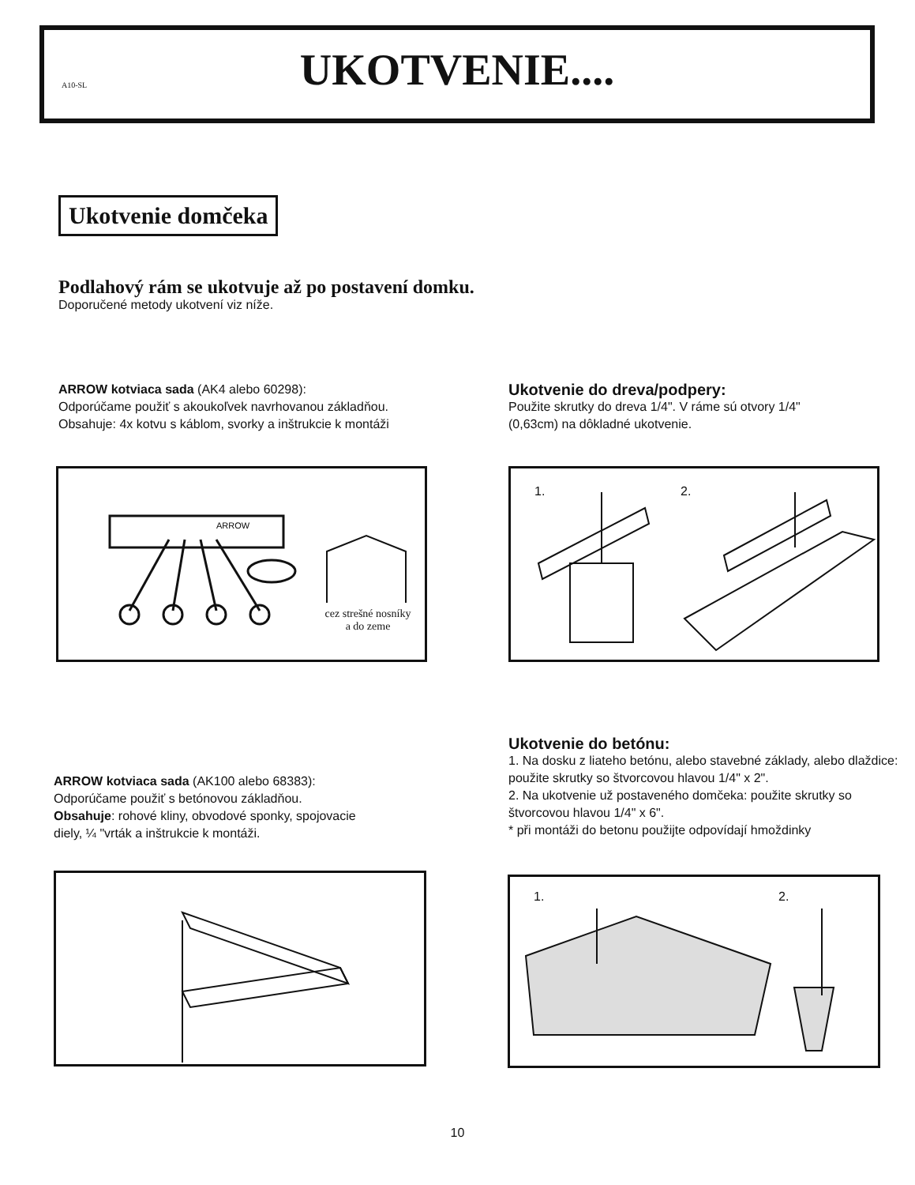A10-SL
UKOTVENIE....
Ukotvenie domčeka
Podlahový rám se ukotvuje až po postavení domku.
Doporučené metody ukotvení viz níže.
ARROW kotviaca sada (AK4 alebo 60298):
Odporúčame použiť s akoukoľvek navrhovanou základňou.
Obsahuje: 4x kotvu s káblom, svorky a inštrukcie k montáži
Ukotvenie do dreva/podpery:
Použite skrutky do dreva 1/4". V ráme sú otvory 1/4"
(0,63cm) na dôkladné ukotvenie.
ARROW
cez strešné nosníky
a do zeme
1. 2.
Ukotvenie do betónu:
1. Na dosku z liateho betónu, alebo stavebné základy, alebo dlaždice: použite skrutky so štvorcovou hlavou 1/4" x 2".
2. Na ukotvenie už postaveného domčeka: použite skrutky so štvorcovou hlavou 1/4" x 6".
* při montáži do betonu použijte odpovídají hmoždinky
ARROW kotviaca sada (AK100 alebo 68383):
Odporúčame použiť s betónovou základňou.
Obsahuje: rohové kliny, obvodové sponky, spojovacie
diely, ¼ "vrták a inštrukcie k montáži.
1. 2.
10